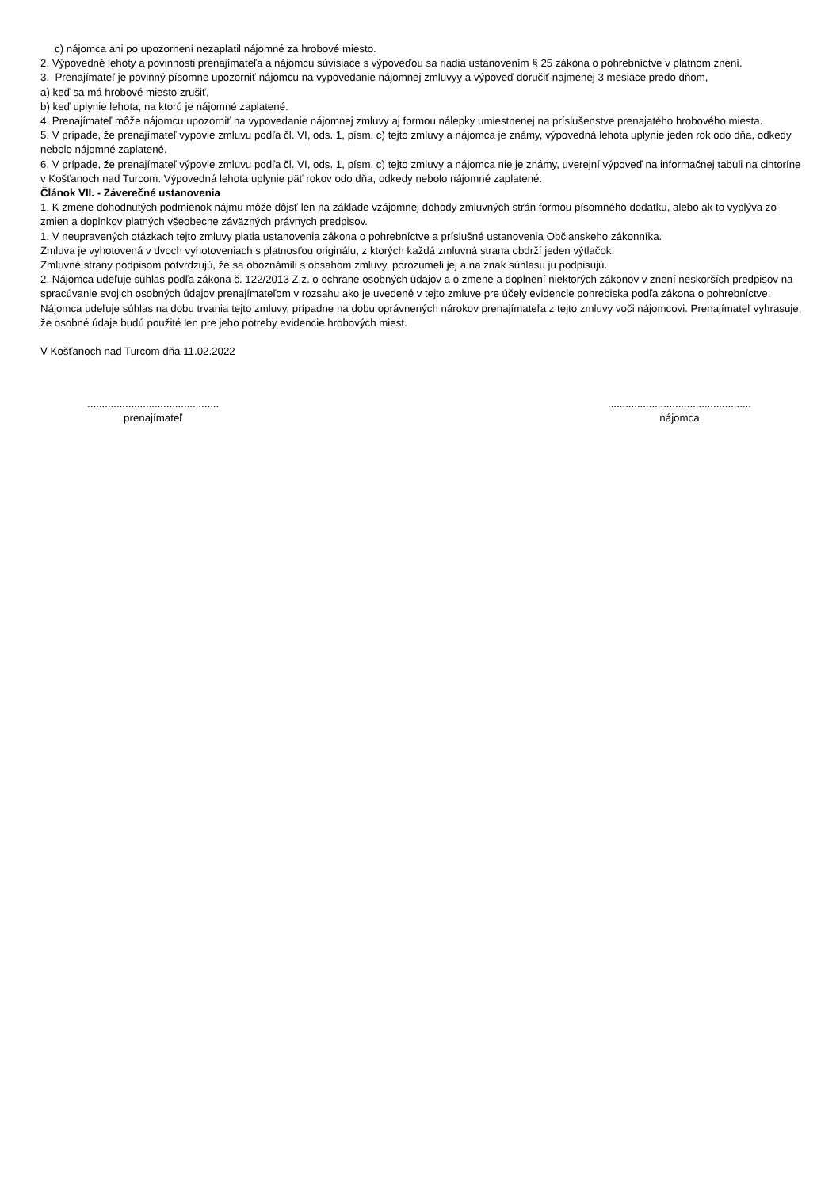c) nájomca ani po upozornení nezaplatil nájomné za hrobové miesto.
2. Výpovedné lehoty a povinnosti prenajímateľa a nájomcu súvisiace s výpoveďou sa riadia ustanovením § 25 zákona o pohrebníctve v platnom znení.
3. Prenajímateľ je povinný písomne upozorniť nájomcu na vypovedanie nájomnej zmluvyy a výpoveď doručiť najmenej 3 mesiace predo dňom,
a) keď sa má hrobové miesto zrušiť,
b) keď uplynie lehota, na ktorú je nájomné zaplatené.
4. Prenajímateľ môže nájomcu upozorniť na vypovedanie nájomnej zmluvy aj formou nálepky umiestnenej na príslušenstve prenajatého hrobového miesta.
5. V prípade, že prenajímateľ vypovie zmluvu podľa čl. VI, ods. 1, písm. c) tejto zmluvy a nájomca je známy, výpovedná lehota uplynie jeden rok odo dňa, odkedy nebolo nájomné zaplatené.
6. V prípade, že prenajímateľ výpovie zmluvu podľa čl. VI, ods. 1, písm. c) tejto zmluvy a nájomca nie je známy, uverejní výpoveď na informačnej tabuli na cintoríne v Košťanoch nad Turcom. Výpovedná lehota uplynie päť rokov odo dňa, odkedy nebolo nájomné zaplatené.
Článok VII. - Záverečné ustanovenia
1. K zmene dohodnutých podmienok nájmu môže dôjsť len na základe vzájomnej dohody zmluvných strán formou písomného dodatku, alebo ak to vyplýva zo zmien a doplnkov platných všeobecne záväzných právnych predpisov.
1. V neupravených otázkach tejto zmluvy platia ustanovenia zákona o pohrebníctve a príslušné ustanovenia Občianskeho zákonníka.
Zmluva je vyhotovená v dvoch vyhotoveniach s platnosťou originálu, z ktorých každá zmluvná strana obdrží jeden výtlačok.
Zmluvné strany podpisom potvrdzujú, že sa oboznámili s obsahom zmluvy, porozumeli jej a na znak súhlasu ju podpisujú.
2. Nájomca udeľuje súhlas podľa zákona č. 122/2013 Z.z. o ochrane osobných údajov a o zmene a doplnení niektorých zákonov v znení neskorších predpisov na spracúvanie svojich osobných údajov prenajímateľom v rozsahu ako je uvedené v tejto zmluve pre účely evidencie pohrebiska podľa zákona o pohrebníctve. Nájomca udeľuje súhlas na dobu trvania tejto zmluvy, prípadne na dobu oprávnených nárokov prenajímateľa z tejto zmluvy voči nájomcovi. Prenajímateľ vyhrasuje, že osobné údaje budú použité len pre jeho potreby evidencie hrobových miest.
V Košťanoch nad Turcom dňa 11.02.2022
.............................................
prenajímateľ
.................................................
nájomca